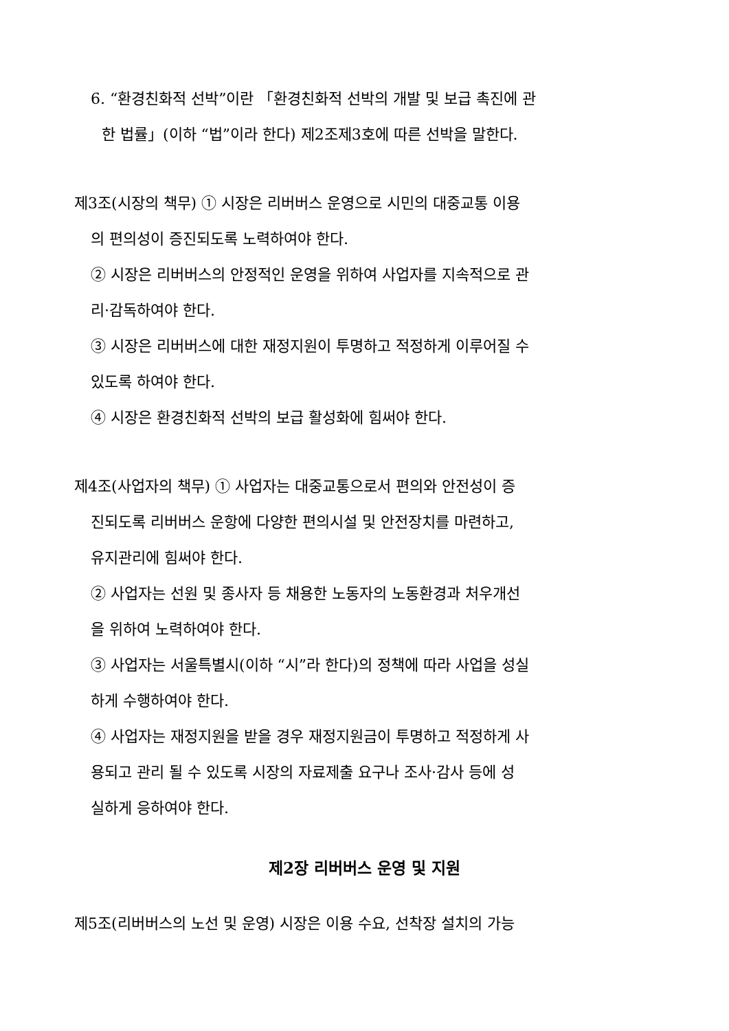6. “환경친화적 선박”이란 「환경친화적 선박의 개발 및 보급 촉진에 관
한 법률」(이하 “법”이라 한다) 제2조제3호에 따른 선박을 말한다.
제3조(시장의 책무) ① 시장은 리버버스 운영으로 시민의 대중교통 이용
의 편의성이 증진되도록 노력하여야 한다.
② 시장은 리버버스의 안정적인 운영을 위하여 사업자를 지속적으로 관
리·감독하여야 한다.
③ 시장은 리버버스에 대한 재정지원이 투명하고 적정하게 이루어질 수
있도록 하여야 한다.
④ 시장은 환경친화적 선박의 보급 활성화에 힘써야 한다.
제4조(사업자의 책무) ① 사업자는 대중교통으로서 편의와 안전성이 증
진되도록 리버버스 운항에 다양한 편의시설 및 안전장치를 마련하고,
유지관리에 힘써야 한다.
② 사업자는 선원 및 종사자 등 채용한 노동자의 노동환경과 처우개선
을 위하여 노력하여야 한다.
③ 사업자는 서울특별시(이하 “시”라 한다)의 정책에 따라 사업을 성실
하게 수행하여야 한다.
④ 사업자는 재정지원을 받을 경우 재정지원금이 투명하고 적정하게 사
용되고 관리 될 수 있도록 시장의 자료제출 요구나 조사·감사 등에 성
실하게 응하여야 한다.
제2장 리버버스 운영 및 지원
제5조(리버버스의 노선 및 운영) 시장은 이용 수요, 선착장 설치의 가능